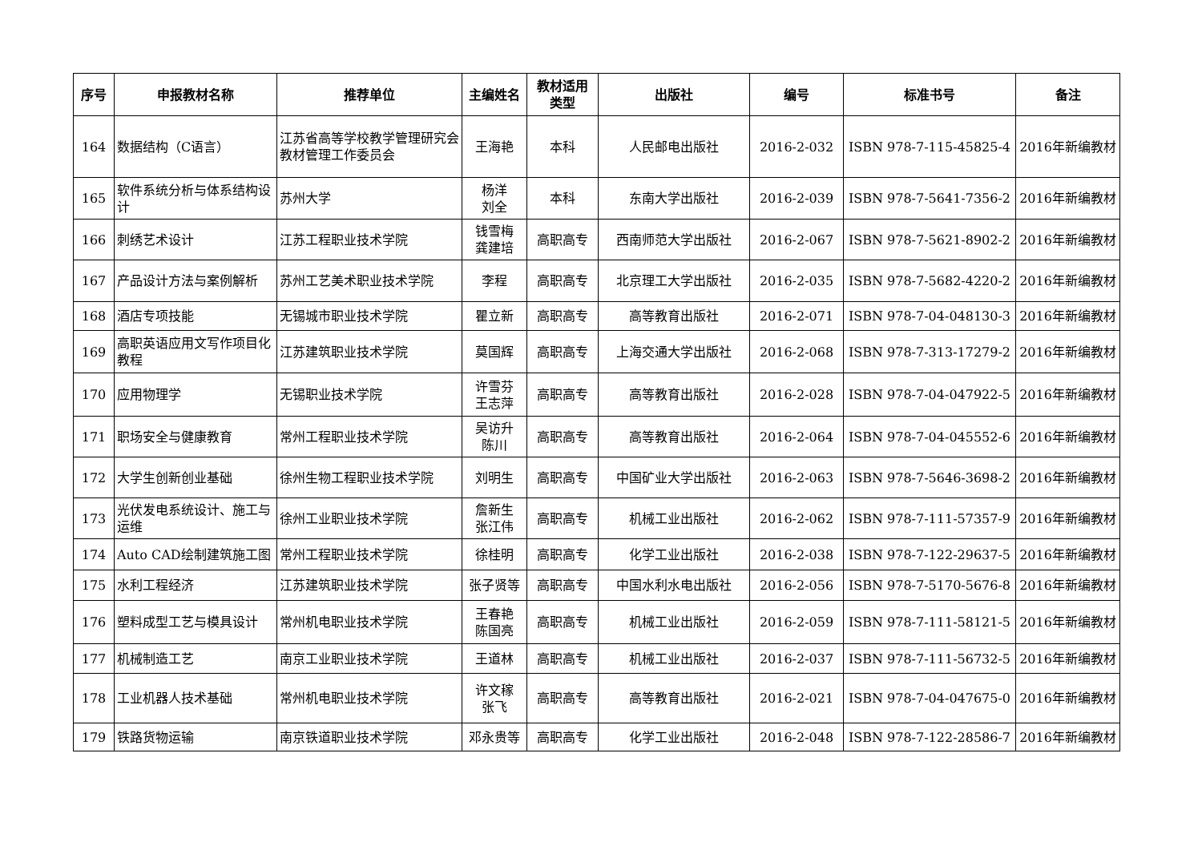| 序号 | 申报教材名称 | 推荐单位 | 主编姓名 | 教材适用 类型 | 出版社 | 编号 | 标准书号 | 备注 |
| --- | --- | --- | --- | --- | --- | --- | --- | --- |
| 164 | 数据结构（C语言） | 江苏省高等学校教学管理研究会教材管理工作委员会 | 王海艳 | 本科 | 人民邮电出版社 | 2016-2-032 | ISBN 978-7-115-45825-4 | 2016年新编教材 |
| 165 | 软件系统分析与体系结构设计 | 苏州大学 | 杨洋 刘全 | 本科 | 东南大学出版社 | 2016-2-039 | ISBN 978-7-5641-7356-2 | 2016年新编教材 |
| 166 | 刺绣艺术设计 | 江苏工程职业技术学院 | 钱雪梅 龚建培 | 高职高专 | 西南师范大学出版社 | 2016-2-067 | ISBN 978-7-5621-8902-2 | 2016年新编教材 |
| 167 | 产品设计方法与案例解析 | 苏州工艺美术职业技术学院 | 李程 | 高职高专 | 北京理工大学出版社 | 2016-2-035 | ISBN 978-7-5682-4220-2 | 2016年新编教材 |
| 168 | 酒店专项技能 | 无锡城市职业技术学院 | 瞿立新 | 高职高专 | 高等教育出版社 | 2016-2-071 | ISBN 978-7-04-048130-3 | 2016年新编教材 |
| 169 | 高职英语应用文写作项目化教程 | 江苏建筑职业技术学院 | 莫国辉 | 高职高专 | 上海交通大学出版社 | 2016-2-068 | ISBN 978-7-313-17279-2 | 2016年新编教材 |
| 170 | 应用物理学 | 无锡职业技术学院 | 许雪芬 王志萍 | 高职高专 | 高等教育出版社 | 2016-2-028 | ISBN 978-7-04-047922-5 | 2016年新编教材 |
| 171 | 职场安全与健康教育 | 常州工程职业技术学院 | 吴访升 陈川 | 高职高专 | 高等教育出版社 | 2016-2-064 | ISBN 978-7-04-045552-6 | 2016年新编教材 |
| 172 | 大学生创新创业基础 | 徐州生物工程职业技术学院 | 刘明生 | 高职高专 | 中国矿业大学出版社 | 2016-2-063 | ISBN 978-7-5646-3698-2 | 2016年新编教材 |
| 173 | 光伏发电系统设计、施工与运维 | 徐州工业职业技术学院 | 詹新生 张江伟 | 高职高专 | 机械工业出版社 | 2016-2-062 | ISBN 978-7-111-57357-9 | 2016年新编教材 |
| 174 | Auto CAD绘制建筑施工图 | 常州工程职业技术学院 | 徐桂明 | 高职高专 | 化学工业出版社 | 2016-2-038 | ISBN 978-7-122-29637-5 | 2016年新编教材 |
| 175 | 水利工程经济 | 江苏建筑职业技术学院 | 张子贤等 | 高职高专 | 中国水利水电出版社 | 2016-2-056 | ISBN 978-7-5170-5676-8 | 2016年新编教材 |
| 176 | 塑料成型工艺与模具设计 | 常州机电职业技术学院 | 王春艳 陈国亮 | 高职高专 | 机械工业出版社 | 2016-2-059 | ISBN 978-7-111-58121-5 | 2016年新编教材 |
| 177 | 机械制造工艺 | 南京工业职业技术学院 | 王道林 | 高职高专 | 机械工业出版社 | 2016-2-037 | ISBN 978-7-111-56732-5 | 2016年新编教材 |
| 178 | 工业机器人技术基础 | 常州机电职业技术学院 | 许文稼 张飞 | 高职高专 | 高等教育出版社 | 2016-2-021 | ISBN 978-7-04-047675-0 | 2016年新编教材 |
| 179 | 铁路货物运输 | 南京铁道职业技术学院 | 邓永贵等 | 高职高专 | 化学工业出版社 | 2016-2-048 | ISBN 978-7-122-28586-7 | 2016年新编教材 |